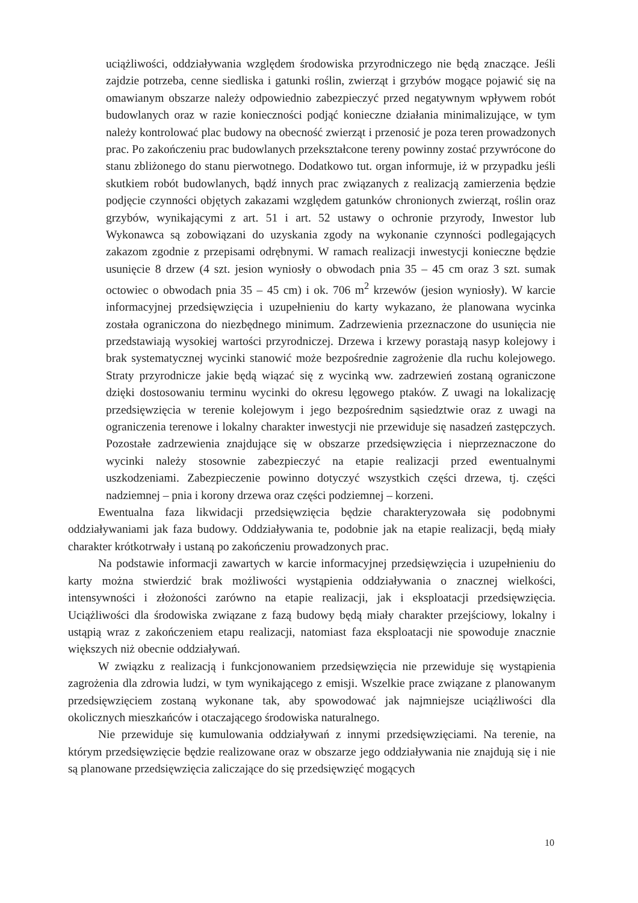uciążliwości, oddziaływania względem środowiska przyrodniczego nie będą znaczące. Jeśli zajdzie potrzeba, cenne siedliska i gatunki roślin, zwierząt i grzybów mogące pojawić się na omawianym obszarze należy odpowiednio zabezpieczyć przed negatywnym wpływem robót budowlanych oraz w razie konieczności podjąć konieczne działania minimalizujące, w tym należy kontrolować plac budowy na obecność zwierząt i przenosić je poza teren prowadzonych prac. Po zakończeniu prac budowlanych przekształcone tereny powinny zostać przywrócone do stanu zbliżonego do stanu pierwotnego. Dodatkowo tut. organ informuje, iż w przypadku jeśli skutkiem robót budowlanych, bądź innych prac związanych z realizacją zamierzenia będzie podjęcie czynności objętych zakazami względem gatunków chronionych zwierząt, roślin oraz grzybów, wynikającymi z art. 51 i art. 52 ustawy o ochronie przyrody, Inwestor lub Wykonawca są zobowiązani do uzyskania zgody na wykonanie czynności podlegających zakazom zgodnie z przepisami odrębnymi. W ramach realizacji inwestycji konieczne będzie usunięcie 8 drzew (4 szt. jesion wyniosły o obwodach pnia 35 – 45 cm oraz 3 szt. sumak octowiec o obwodach pnia 35 – 45 cm) i ok. 706 m<sup>2</sup> krzewów (jesion wyniosły). W karcie informacyjnej przedsięwzięcia i uzupełnieniu do karty wykazano, że planowana wycinka została ograniczona do niezbędnego minimum. Zadrzewienia przeznaczone do usunięcia nie przedstawiają wysokiej wartości przyrodniczej. Drzewa i krzewy porastają nasyp kolejowy i brak systematycznej wycinki stanowić może bezpośrednie zagrożenie dla ruchu kolejowego. Straty przyrodnicze jakie będą wiązać się z wycinką ww. zadrzewień zostaną ograniczone dzięki dostosowaniu terminu wycinki do okresu lęgowego ptaków. Z uwagi na lokalizację przedsięwzięcia w terenie kolejowym i jego bezpośrednim sąsiedztwie oraz z uwagi na ograniczenia terenowe i lokalny charakter inwestycji nie przewiduje się nasadzeń zastępczych. Pozostałe zadrzewienia znajdujące się w obszarze przedsięwzięcia i nieprzeznaczone do wycinki należy stosownie zabezpieczyć na etapie realizacji przed ewentualnymi uszkodzeniami. Zabezpieczenie powinno dotyczyć wszystkich części drzewa, tj. części nadziemnej – pnia i korony drzewa oraz części podziemnej – korzeni.
Ewentualna faza likwidacji przedsięwzięcia będzie charakteryzowała się podobnymi oddziaływaniami jak faza budowy. Oddziaływania te, podobnie jak na etapie realizacji, będą miały charakter krótkotrwały i ustaną po zakończeniu prowadzonych prac.
Na podstawie informacji zawartych w karcie informacyjnej przedsięwzięcia i uzupełnieniu do karty można stwierdzić brak możliwości wystąpienia oddziaływania o znacznej wielkości, intensywności i złożoności zarówno na etapie realizacji, jak i eksploatacji przedsięwzięcia. Uciążliwości dla środowiska związane z fazą budowy będą miały charakter przejściowy, lokalny i ustąpią wraz z zakończeniem etapu realizacji, natomiast faza eksploatacji nie spowoduje znacznie większych niż obecnie oddziaływań.
W związku z realizacją i funkcjonowaniem przedsięwzięcia nie przewiduje się wystąpienia zagrożenia dla zdrowia ludzi, w tym wynikającego z emisji. Wszelkie prace związane z planowanym przedsięwzięciem zostaną wykonane tak, aby spowodować jak najmniejsze uciążliwości dla okolicznych mieszkańców i otaczającego środowiska naturalnego.
Nie przewiduje się kumulowania oddziaływań z innymi przedsięwzięciami. Na terenie, na którym przedsięwzięcie będzie realizowane oraz w obszarze jego oddziaływania nie znajdują się i nie są planowane przedsięwzięcia zaliczające do się przedsięwzięć mogących
10